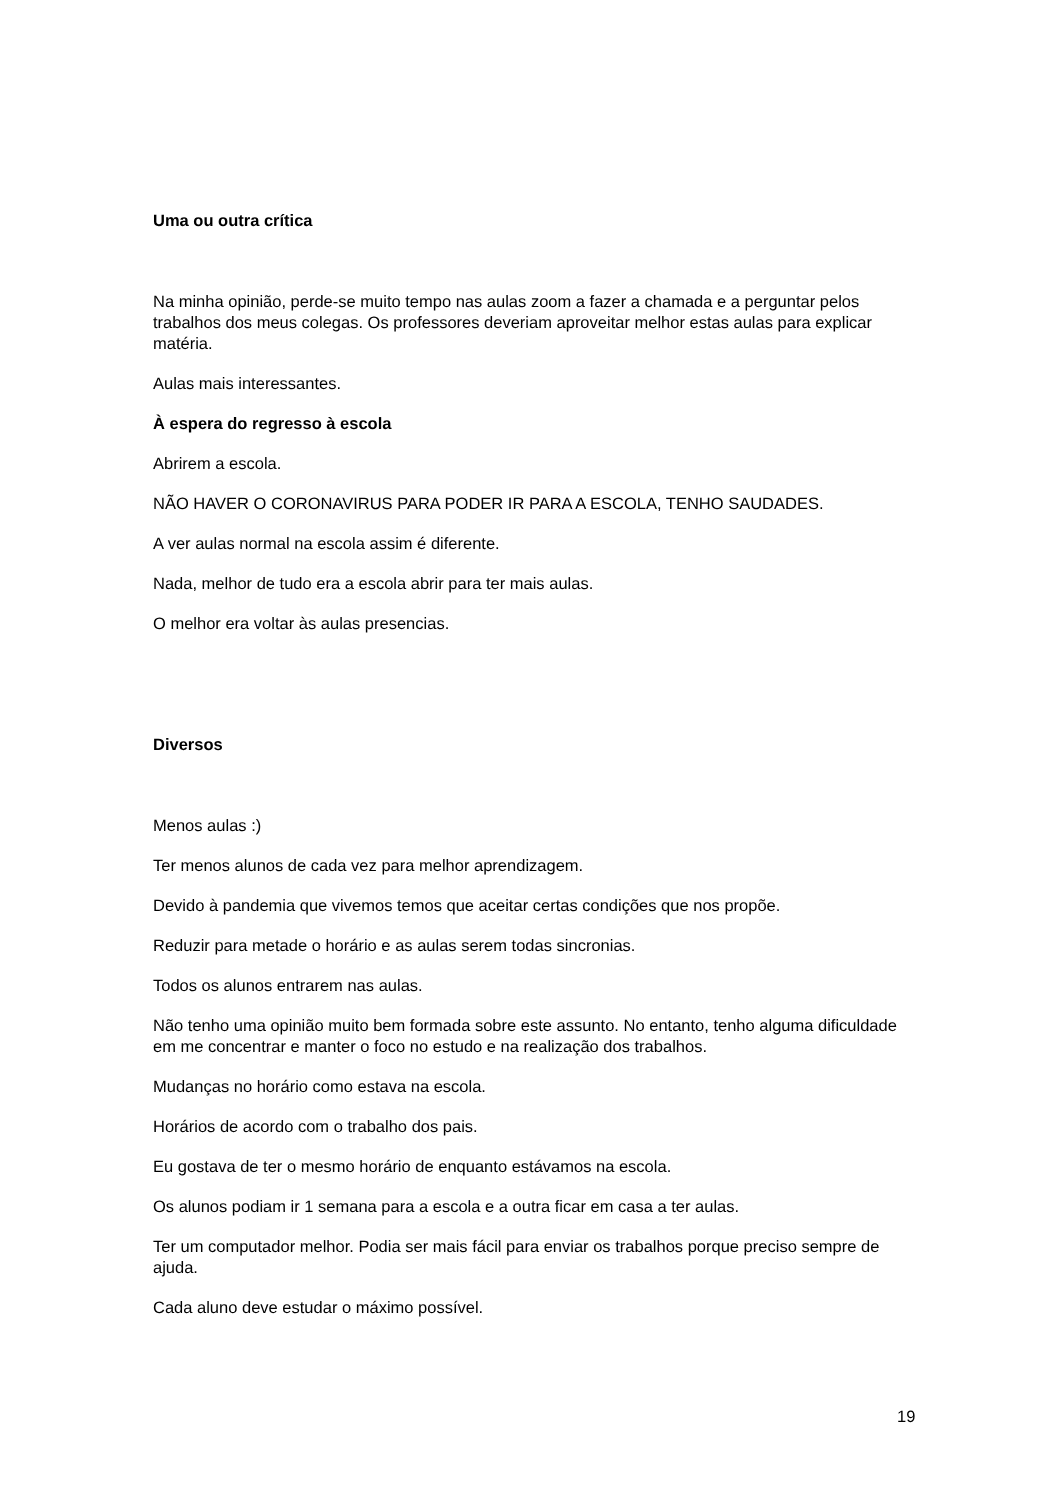Uma ou outra crítica
Na minha opinião, perde-se muito tempo nas aulas zoom a fazer a chamada e a perguntar pelos trabalhos dos meus colegas. Os professores deveriam aproveitar melhor estas aulas para explicar matéria.
Aulas mais interessantes.
À espera do regresso à escola
Abrirem a escola.
NÃO HAVER O CORONAVIRUS PARA PODER IR PARA A ESCOLA, TENHO SAUDADES.
A ver aulas normal na escola assim é diferente.
Nada, melhor de tudo era a escola abrir para ter mais aulas.
O melhor era voltar às aulas presencias.
Diversos
Menos aulas :)
Ter menos alunos de cada vez para melhor aprendizagem.
Devido à pandemia que vivemos temos que aceitar certas condições que nos propõe.
Reduzir para metade o horário e as aulas serem todas sincronias.
Todos os alunos entrarem nas aulas.
Não tenho uma opinião muito bem formada sobre este assunto. No entanto, tenho alguma dificuldade em me concentrar e manter o foco no estudo e na realização dos trabalhos.
Mudanças no horário como estava na escola.
Horários de acordo com o trabalho dos pais.
Eu gostava de ter o mesmo horário de enquanto estávamos na escola.
Os alunos podiam ir 1 semana para a escola e a outra ficar em casa a ter aulas.
Ter um computador melhor. Podia ser mais fácil para enviar os trabalhos porque preciso sempre de ajuda.
Cada aluno deve estudar o máximo possível.
19